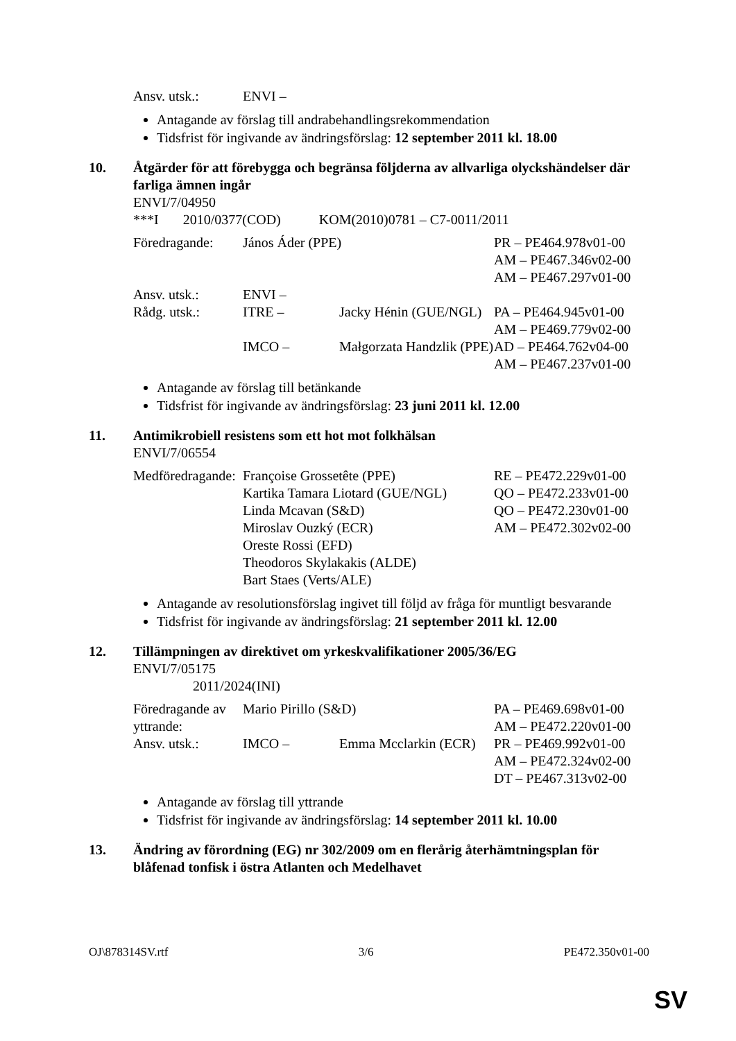| Ansv. utsk.: | ENVI – |
Antagande av förslag till andrabehandlingsrekommendation
Tidsfrist för ingivande av ändringsförslag: 12 september 2011 kl. 18.00
10. Åtgärder för att förebygga och begränsa följderna av allvarliga olyckshändelser där farliga ämnen ingår
ENVI/7/04950
***I 2010/0377(COD) KOM(2010)0781 – C7-0011/2011
| Föredragande: | János Áder (PPE) | | PR – PE464.978v01-00 AM – PE467.346v02-00 AM – PE467.297v01-00 |
| Ansv. utsk.: | ENVI – | | |
| Rådg. utsk.: | ITRE – | Jacky Hénin (GUE/NGL) | PA – PE464.945v01-00 AM – PE469.779v02-00 |
| | IMCO – | Małgorzata Handzlik (PPE) | AD – PE464.762v04-00 AM – PE467.237v01-00 |
Antagande av förslag till betänkande
Tidsfrist för ingivande av ändringsförslag: 23 juni 2011 kl. 12.00
11. Antimikrobiell resistens som ett hot mot folkhälsan
ENVI/7/06554
| Medföredragande: | Françoise Grossetête (PPE) Kartika Tamara Liotard (GUE/NGL) Linda Mcavan (S&D) Miroslav Ouzký (ECR) Oreste Rossi (EFD) Theodoros Skylakakis (ALDE) Bart Staes (Verts/ALE) | RE – PE472.229v01-00 QO – PE472.233v01-00 QO – PE472.230v01-00 AM – PE472.302v02-00 |
Antagande av resolutionsförslag ingivet till följd av fråga för muntligt besvarande
Tidsfrist för ingivande av ändringsförslag: 21 september 2011 kl. 12.00
12. Tillämpningen av direktivet om yrkeskvalifikationer 2005/36/EG
ENVI/7/05175
2011/2024(INI)
| Föredragande av yttrande: | Mario Pirillo (S&D) | | PA – PE469.698v01-00 AM – PE472.220v01-00 |
| Ansv. utsk.: | IMCO – | Emma Mcclarkin (ECR) | PR – PE469.992v01-00 AM – PE472.324v02-00 DT – PE467.313v02-00 |
Antagande av förslag till yttrande
Tidsfrist för ingivande av ändringsförslag: 14 september 2011 kl. 10.00
13. Ändring av förordning (EG) nr 302/2009 om en flerårig återhämtningsplan för blåfenad tonfisk i östra Atlanten och Medelhavet
OJ\878314SV.rtf 3/6 PE472.350v01-00
SV